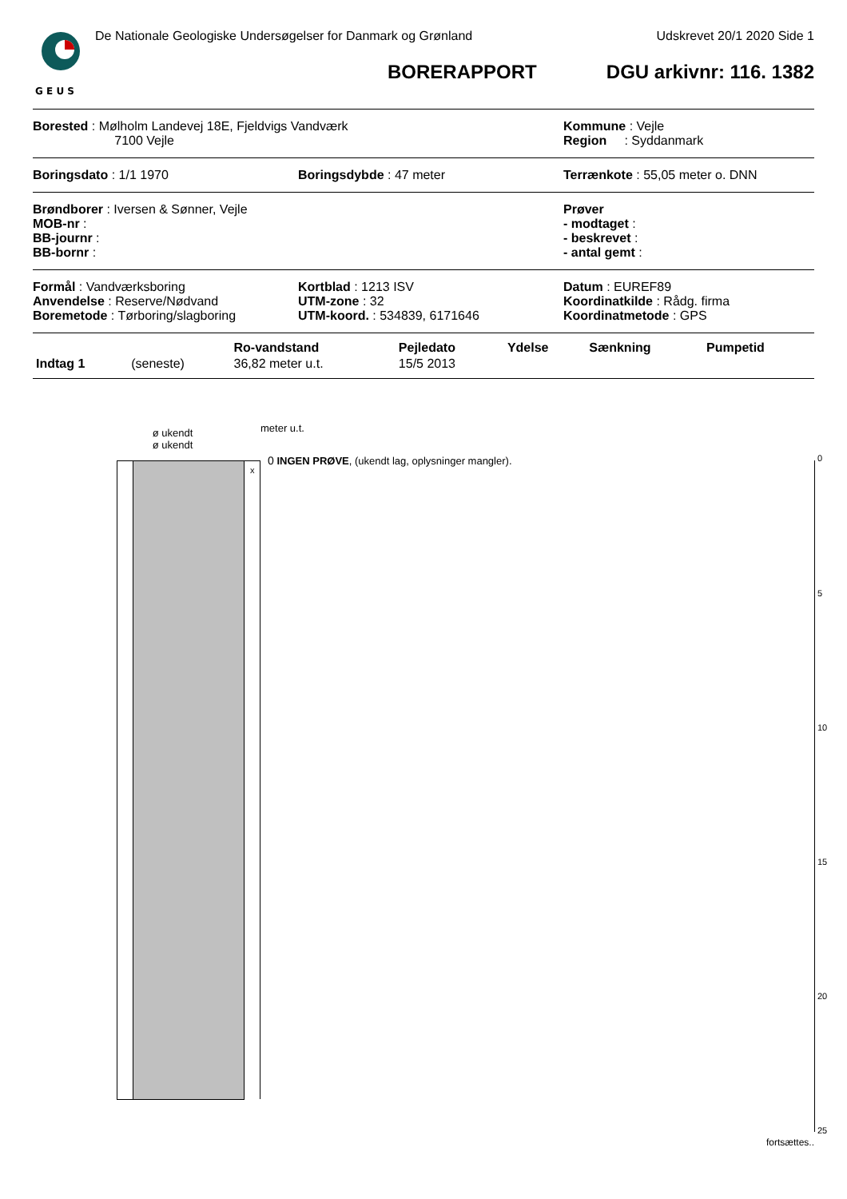G E U S
De Nationale Geologiske Undersøgelser for Danmark og Grønland Udskrevet 20/1 2020 Side 1
BORERAPPORT DGU arkivnr: 116. 1382
Borested : Mølholm Landevej 18E, Fjeldvigs Vandværk
7100 Vejle
Kommune : Vejle
Region : Syddanmark
Boringsdato : 1/1 1970 Boringsdybde : 47 meter Terrænkote : 55,05 meter o. DNN
Brøndborer : Iversen & Sønner, Vejle
MOB-nr :
BB-journr :
BB-bornr :
Prøver
- modtaget :
- beskrevet :
- antal gemt :
Formål : Vandværksboring
Anvendelse : Reserve/Nødvand
Boremetode : Tørboring/slagboring
Kortblad : 1213 ISV
UTM-zone : 32
UTM-koord. : 534839, 6171646
Datum : EUREF89
Koordinatkilde : Rådg. firma
Koordinatmetode : GPS
| | | Ro-vandstand | Pejledato | Ydelse | Sænkning | Pumpetid |
| --- | --- | --- | --- | --- | --- | --- |
| Indtag 1 | (seneste) | 36,82 meter u.t. | 15/5 2013 | | | |
ø ukendt
ø ukendt
meter u.t.
x
0 INGEN PRØVE, (ukendt lag, oplysninger mangler).
0
5
10
15
20
25
fortsættes..